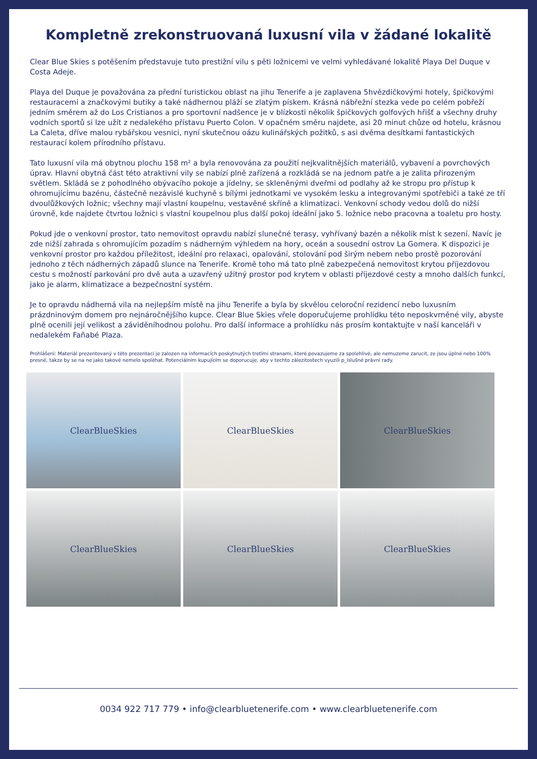Kompletně zrekonstruovaná luxusní vila v žádané lokalitě
Clear Blue Skies s potěšením představuje tuto prestižní vilu s pěti ložnicemi ve velmi vyhledávané lokalitě Playa Del Duque v Costa Adeje.
Playa del Duque je považována za přední turistickou oblast na jihu Tenerife a je zaplavena 5hvězdičkovými hotely, špičkovými restauracemi a značkovými butiky a také nádhernou pláží se zlatým pískem. Krásná nábřežní stezka vede po celém pobřeží jedním směrem až do Los Cristianos a pro sportovní nadšence je v blízkosti několik špičkových golfových hřišť a všechny druhy vodních sportů si lze užít z nedalekého přístavu Puerto Colon. V opačném směru najdete, asi 20 minut chůze od hotelu, krásnou La Caleta, dříve malou rybářskou vesnici, nyní skutečnou oázu kulinářských požitků, s asi dvěma desítkami fantastických restaurací kolem přírodního přístavu.
Tato luxusní vila má obytnou plochu 158 m² a byla renovována za použití nejkvalitnějších materiálů, vybavení a povrchových úprav. Hlavní obytná část této atraktivní vily se nabízí plně zařízená a rozkládá se na jednom patře a je zalita přirozeným světlem. Skládá se z pohodlného obývacího pokoje a jídelny, se skleněnými dveřmi od podlahy až ke stropu pro přístup k ohromujícímu bazénu, částečně nezávislé kuchyně s bílými jednotkami ve vysokém lesku a integrovanými spotřebiči a také ze tří dvoulůžkových ložnic; všechny mají vlastní koupelnu, vestavěné skříně a klimatizaci. Venkovní schody vedou dolů do nižší úrovně, kde najdete čtvrtou ložnici s vlastní koupelnou plus další pokoj ideální jako 5. ložnice nebo pracovna a toaletu pro hosty.
Pokud jde o venkovní prostor, tato nemovitost opravdu nabízí slunečné terasy, vyhřívaný bazén a několik míst k sezení. Navíc je zde nižší zahrada s ohromujícím pozadím s nádherným výhledem na hory, oceán a sousední ostrov La Gomera. K dispozici je venkovní prostor pro každou příležitost, ideální pro relaxaci, opalování, stolování pod širým nebem nebo prostě pozorování jednoho z těch nádherných západů slunce na Tenerife. Kromě toho má tato plně zabezpečená nemovitost krytou příjezdovou cestu s možností parkování pro dvě auta a uzavřený užitný prostor pod krytem v oblasti příjezdové cesty a mnoho dalších funkcí, jako je alarm, klimatizace a bezpečnostní systém.
Je to opravdu nádherná vila na nejlepším místě na jihu Tenerife a byla by skvělou celoroční rezidencí nebo luxusním prázdninovým domem pro nejnáročnějšího kupce. Clear Blue Skies vřele doporučujeme prohlídku této neposkvrněné vily, abyste plně ocenili její velikost a záviděníhodnou polohu. Pro další informace a prohlídku nás prosím kontaktujte v naší kanceláři v nedalekém Fañabé Plaza.
Prohlášení: Materiál prezentovaný v této prezentaci je zalozen na informacích poskytnutých tretími stranami, které povazujeme za spolehlivé, ale nemuzeme zarucit, ze jsou úplné nebo 100% presné, takze by se na ne jako takové nemelo spoléhat. Potenciálním kupujícím se doporucuje, aby v techto zálezitostech vyuzili p_íslušné právní rady.
ClearBlueSkies
ClearBlueSkies
ClearBlueSkies
ClearBlueSkies
ClearBlueSkies
ClearBlueSkies
0034 922 717 779 • info@clearbluetenerife.com • www.clearbluetenerife.com